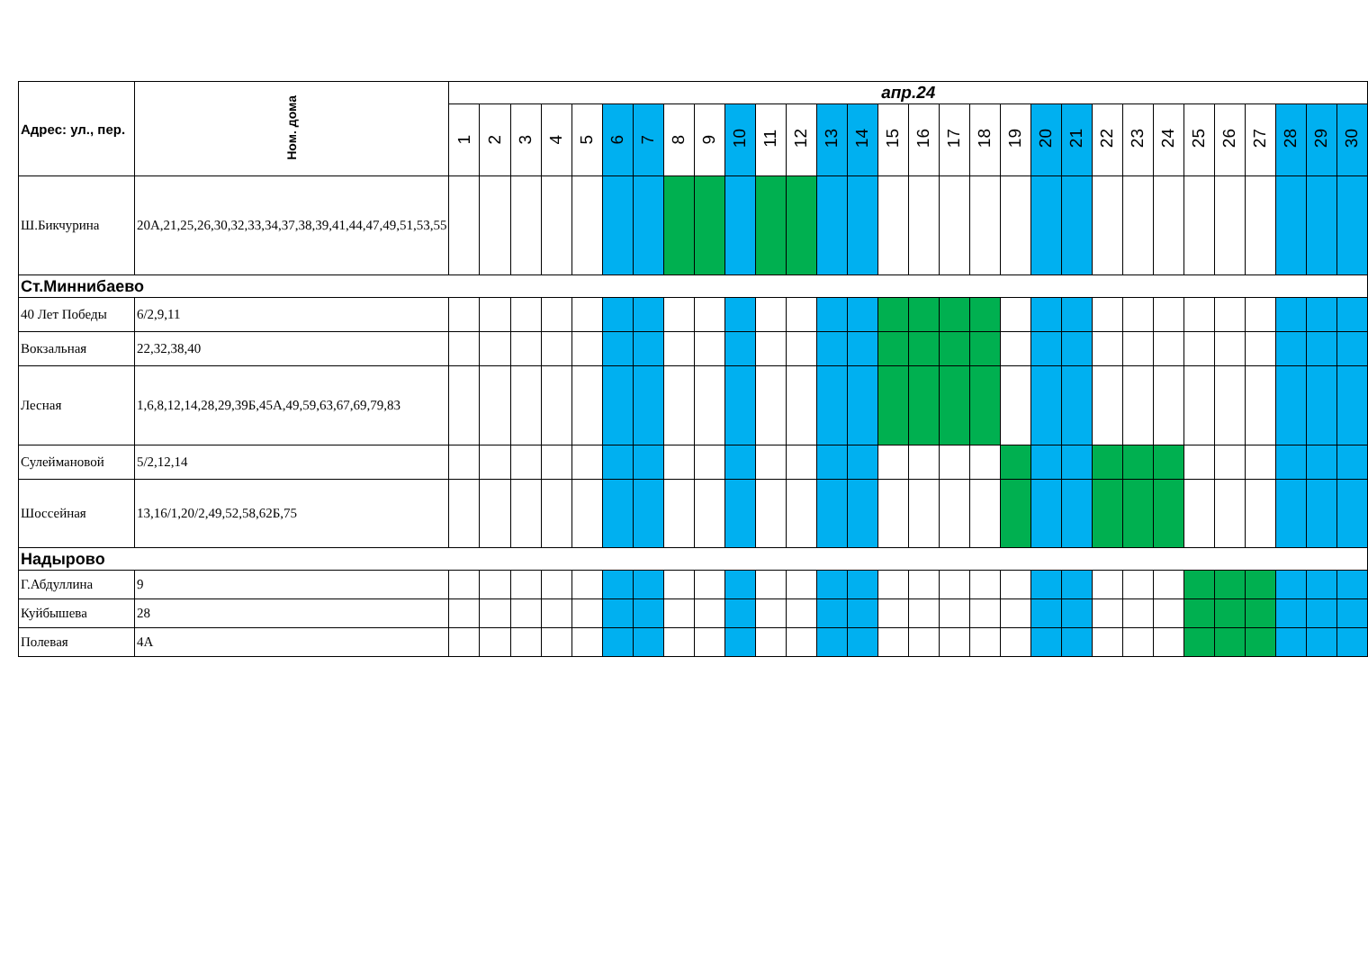| Адрес: ул., пер. | Ном. дома | апр.24 | | | | | | | | | | | | | | | | | | | | | | | | | | | | | |
| --- | --- | --- | --- | --- | --- | --- | --- | --- | --- | --- | --- | --- | --- | --- | --- | --- | --- | --- | --- | --- | --- | --- | --- | --- | --- | --- | --- | --- | --- | --- | --- |
| | | 1 | 2 | 3 | 4 | 5 | 6 | 7 | 8 | 9 | 10 | 11 | 12 | 13 | 14 | 15 | 16 | 17 | 18 | 19 | 20 | 21 | 22 | 23 | 24 | 25 | 26 | 27 | 28 | 29 | 30 |
| Ш.Бикчурина | 20А,21,25,26,30,32,33,34,37,38,39,41,44,47,49,51,53,55 | | | | | | | | | | | | | | | | | | | | | | | | | | | | | | |
| Ст.Миннибаево | | | | | | | | | | | | | | | | | | | | | | | | | | | | | | | |
| 40 Лет Победы | 6/2,9,11 | | | | | | | | | | | | | | | | | | | | | | | | | | | | | | |
| Вокзальная | 22,32,38,40 | | | | | | | | | | | | | | | | | | | | | | | | | | | | | | |
| Лесная | 1,6,8,12,14,28,29,39Б,45А,49,59,63,67,69,79,83 | | | | | | | | | | | | | | | | | | | | | | | | | | | | | | |
| Сулеймановой | 5/2,12,14 | | | | | | | | | | | | | | | | | | | | | | | | | | | | | | |
| Шоссейная | 13,16/1,20/2,49,52,58,62Б,75 | | | | | | | | | | | | | | | | | | | | | | | | | | | | | | |
| Надырово | | | | | | | | | | | | | | | | | | | | | | | | | | | | | | | |
| Г.Абдуллина | 9 | | | | | | | | | | | | | | | | | | | | | | | | | | | | | | |
| Куйбышева | 28 | | | | | | | | | | | | | | | | | | | | | | | | | | | | | | |
| Полевая | 4А | | | | | | | | | | | | | | | | | | | | | | | | | | | | | | |